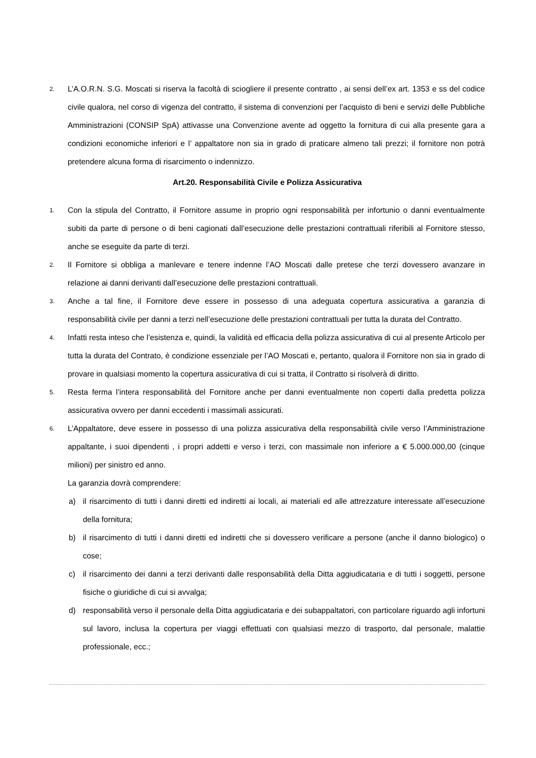2.
L’A.O.R.N. S.G. Moscati si riserva la facoltà di sciogliere il presente contratto , ai sensi dell’ex art. 1353 e ss del codice civile qualora, nel corso di vigenza del contratto, il sistema di convenzioni per l’acquisto di beni e servizi delle Pubbliche Amministrazioni (CONSIP SpA) attivasse una Convenzione avente ad oggetto la fornitura di cui alla presente gara a condizioni economiche inferiori e l’ appaltatore non sia in grado di praticare almeno tali prezzi; il fornitore non potrà pretendere alcuna forma di risarcimento o indennizzo.
Art.20. Responsabilità Civile e Polizza Assicurativa
1.
Con la stipula del Contratto, il Fornitore assume in proprio ogni responsabilità per infortunio o danni eventualmente subiti da parte di persone o di beni cagionati dall’esecuzione delle prestazioni contrattuali riferibili al Fornitore stesso, anche se eseguite da parte di terzi.
2.
Il Fornitore si obbliga a manlevare e tenere indenne l’AO Moscati dalle pretese che terzi dovessero avanzare in relazione ai danni derivanti dall’esecuzione delle prestazioni contrattuali.
3.
Anche a tal fine, il Fornitore deve essere in possesso di una adeguata copertura assicurativa a garanzia di responsabilità civile per danni a terzi nell’esecuzione delle prestazioni contrattuali per tutta la durata del Contratto.
4.
Infatti resta inteso che l’esistenza e, quindi, la validità ed efficacia della polizza assicurativa di cui al presente Articolo per tutta la durata del Contrato, è condizione essenziale per l’AO Moscati e, pertanto, qualora il Fornitore non sia in grado di provare in qualsiasi momento la copertura assicurativa di cui si tratta, il Contratto si risolverà di diritto.
5.
Resta ferma l’intera responsabilità del Fornitore anche per danni eventualmente non coperti dalla predetta polizza assicurativa ovvero per danni eccedenti i massimali assicurati.
6.
L’Appaltatore, deve essere in possesso di una polizza assicurativa della responsabilità civile verso l’Amministrazione appaltante, i suoi dipendenti , i propri addetti e verso i terzi, con massimale non inferiore a € 5.000.000,00 (cinque milioni) per sinistro ed anno.
La garanzia dovrà comprendere:
a) il risarcimento di tutti i danni diretti ed indiretti ai locali, ai materiali ed alle attrezzature interessate all’esecuzione della fornitura;
b) il risarcimento di tutti i danni diretti ed indiretti che si dovessero verificare a persone (anche il danno biologico) o cose;
c) il risarcimento dei danni a terzi derivanti dalle responsabilità della Ditta aggiudicataria e di tutti i soggetti, persone fisiche o giuridiche di cui si avvalga;
d) responsabilità verso il personale della Ditta aggiudicataria e dei subappaltatori, con particolare riguardo agli infortuni sul lavoro, inclusa la copertura per viaggi effettuati con qualsiasi mezzo di trasporto, dal personale, malattie professionale, ecc.;